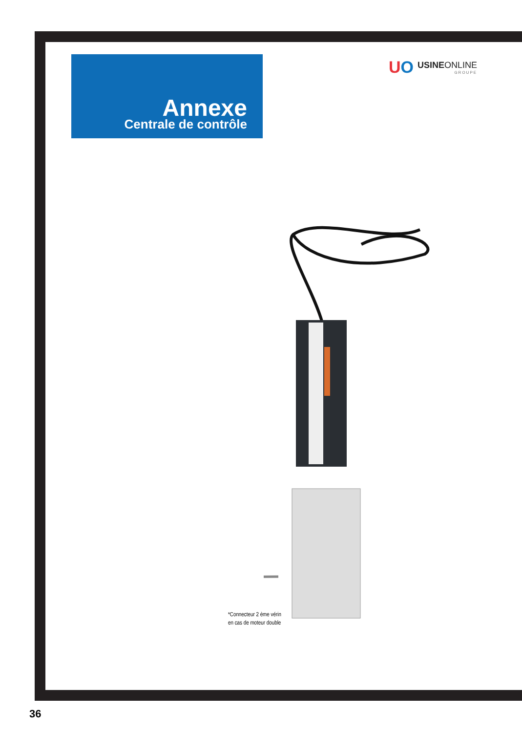Annexe
Centrale de contrôle
UO
USINEONLINE
GROUPE
*Connecteur 2 ème vérin
en cas de moteur double
36